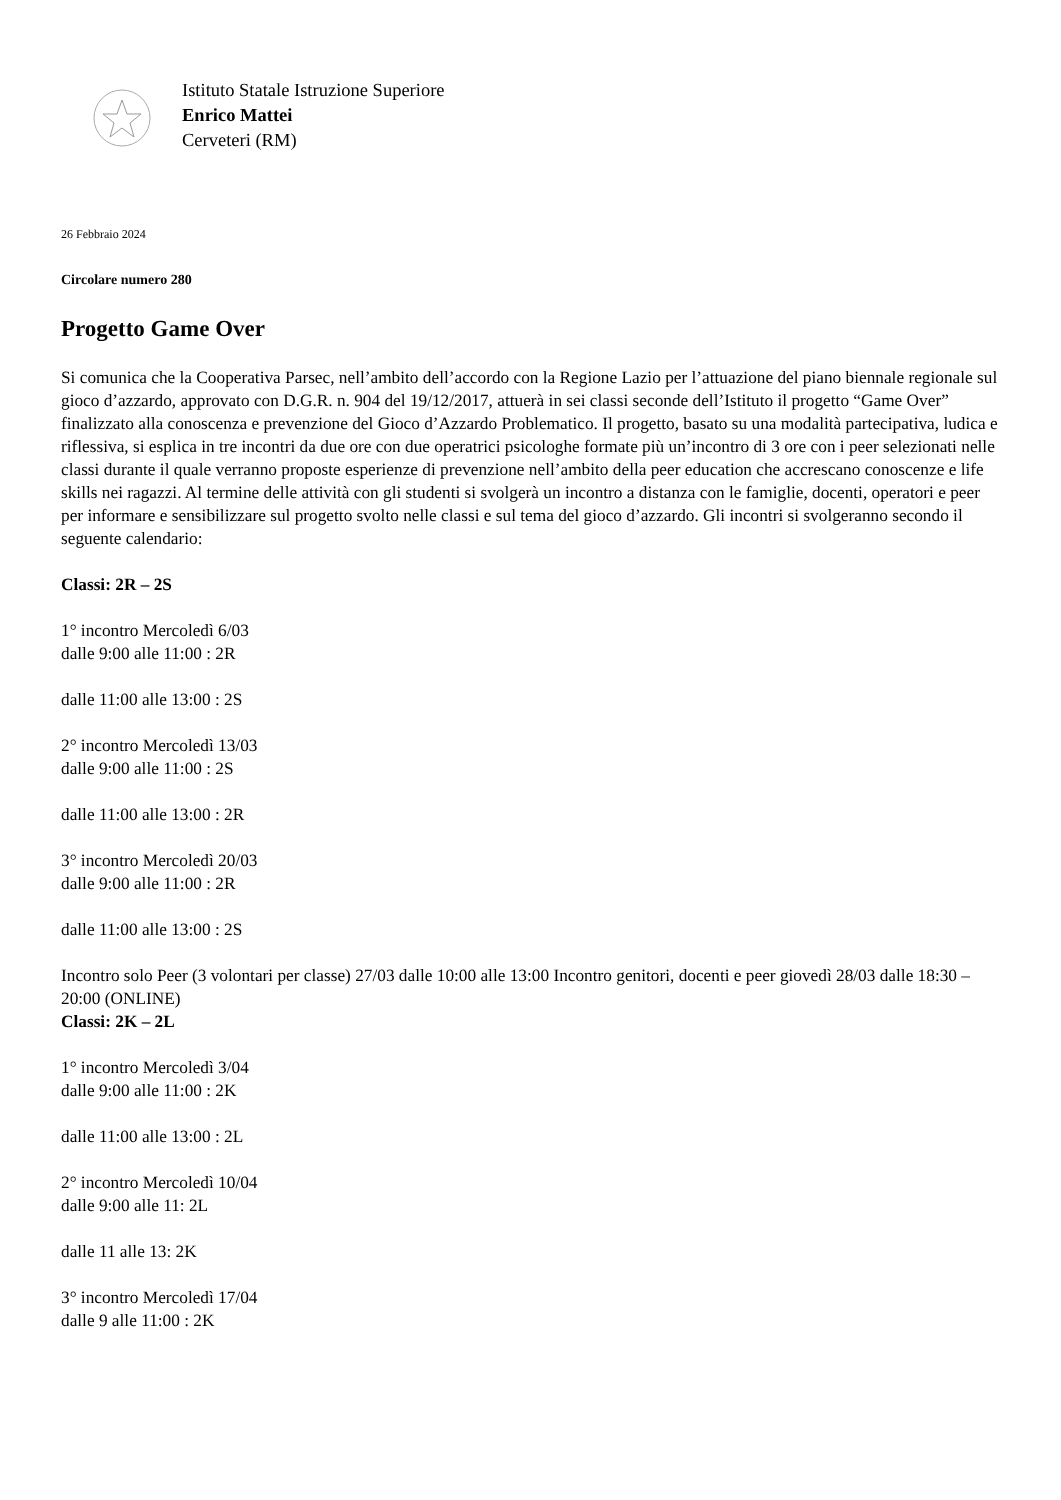Istituto Statale Istruzione Superiore
Enrico Mattei
Cerveteri (RM)
26 Febbraio 2024
Circolare numero 280
Progetto Game Over
Si comunica che la Cooperativa Parsec, nell’ambito dell’accordo con la Regione Lazio per l’attuazione del piano biennale regionale sul gioco d’azzardo, approvato con D.G.R. n. 904 del 19/12/2017, attuerà in sei classi seconde dell’Istituto il progetto “Game Over” finalizzato alla conoscenza e prevenzione del Gioco d’Azzardo Problematico. Il progetto, basato su una modalità partecipativa, ludica e riflessiva, si esplica in tre incontri da due ore con due operatrici psicologhe formate più un’incontro di 3 ore con i peer selezionati nelle classi durante il quale verranno proposte esperienze di prevenzione nell’ambito della peer education che accrescano conoscenze e life skills nei ragazzi. Al termine delle attività con gli studenti si svolgerà un incontro a distanza con le famiglie, docenti, operatori e peer per informare e sensibilizzare sul progetto svolto nelle classi e sul tema del gioco d’azzardo. Gli incontri si svolgeranno secondo il seguente calendario:
Classi: 2R – 2S
1° incontro Mercoledì 6/03
dalle 9:00 alle 11:00 : 2R
dalle 11:00 alle 13:00 : 2S
2° incontro Mercoledì 13/03
dalle 9:00 alle 11:00 : 2S
dalle 11:00 alle 13:00 : 2R
3° incontro Mercoledì 20/03
dalle 9:00 alle 11:00 : 2R
dalle 11:00 alle 13:00 : 2S
Incontro solo Peer (3 volontari per classe) 27/03 dalle 10:00 alle 13:00 Incontro genitori, docenti e peer giovedì 28/03 dalle 18:30 – 20:00 (ONLINE)
Classi: 2K – 2L
1° incontro Mercoledì 3/04
dalle 9:00 alle 11:00 : 2K
dalle 11:00 alle 13:00 : 2L
2° incontro Mercoledì 10/04
dalle 9:00 alle 11: 2L
dalle 11 alle 13: 2K
3° incontro Mercoledì 17/04
dalle 9 alle 11:00 : 2K